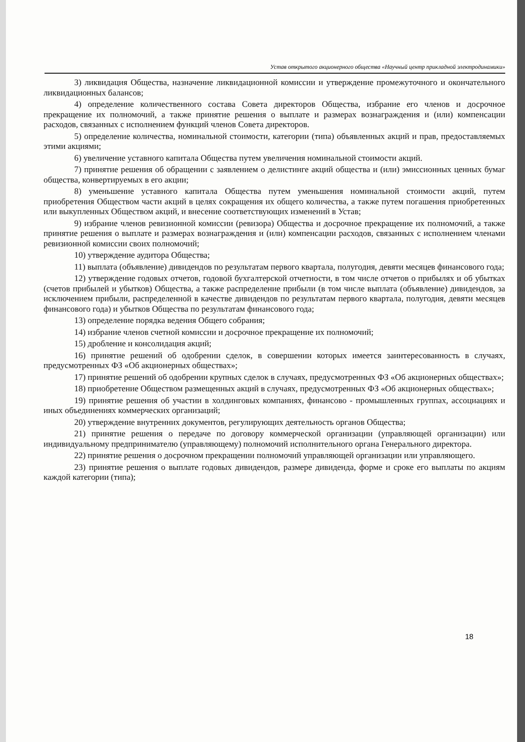Устав открытого акционерного общества «Научный центр прикладной электродинамики»
3) ликвидация Общества, назначение ликвидационной комиссии и утверждение промежуточного и окончательного ликвидационных балансов;
4) определение количественного состава Совета директоров Общества, избрание его членов и досрочное прекращение их полномочий, а также принятие решения о выплате и размерах вознаграждения и (или) компенсации расходов, связанных с исполнением функций членов Совета директоров.
5) определение количества, номинальной стоимости, категории (типа) объявленных акций и прав, предоставляемых этими акциями;
6) увеличение уставного капитала Общества путем увеличения номинальной стоимости акций.
7) принятие решения об обращении с заявлением о делистинге акций общества и (или) эмиссионных ценных бумаг общества, конвертируемых в его акции;
8) уменьшение уставного капитала Общества путем уменьшения номинальной стоимости акций, путем приобретения Обществом части акций в целях сокращения их общего количества, а также путем погашения приобретенных или выкупленных Обществом акций, и внесение соответствующих изменений в Устав;
9) избрание членов ревизионной комиссии (ревизора) Общества и досрочное прекращение их полномочий, а также принятие решения о выплате и размерах вознаграждения и (или) компенсации расходов, связанных с исполнением членами ревизионной комиссии своих полномочий;
10) утверждение аудитора Общества;
11) выплата (объявление) дивидендов по результатам первого квартала, полугодия, девяти месяцев финансового года;
12) утверждение годовых отчетов, годовой бухгалтерской отчетности, в том числе отчетов о прибылях и об убытках (счетов прибылей и убытков) Общества, а также распределение прибыли (в том числе выплата (объявление) дивидендов, за исключением прибыли, распределенной в качестве дивидендов по результатам первого квартала, полугодия, девяти месяцев финансового года) и убытков Общества по результатам финансового года;
13) определение порядка ведения Общего собрания;
14) избрание членов счетной комиссии и досрочное прекращение их полномочий;
15) дробление и консолидация акций;
16) принятие решений об одобрении сделок, в совершении которых имеется заинтересованность в случаях, предусмотренных ФЗ «Об акционерных обществах»;
17) принятие решений об одобрении крупных сделок в случаях, предусмотренных ФЗ «Об акционерных обществах»;
18) приобретение Обществом размещенных акций в случаях, предусмотренных ФЗ «Об акционерных обществах»;
19) принятие решения об участии в холдинговых компаниях, финансово - промышленных группах, ассоциациях и иных объединениях коммерческих организаций;
20) утверждение внутренних документов, регулирующих деятельность органов Общества;
21) принятие решения о передаче по договору коммерческой организации (управляющей организации) или индивидуальному предпринимателю (управляющему) полномочий исполнительного органа Генерального директора.
22) принятие решения о досрочном прекращении полномочий управляющей организации или управляющего.
23) принятие решения о выплате годовых дивидендов, размере дивиденда, форме и сроке его выплаты по акциям каждой категории (типа);
18